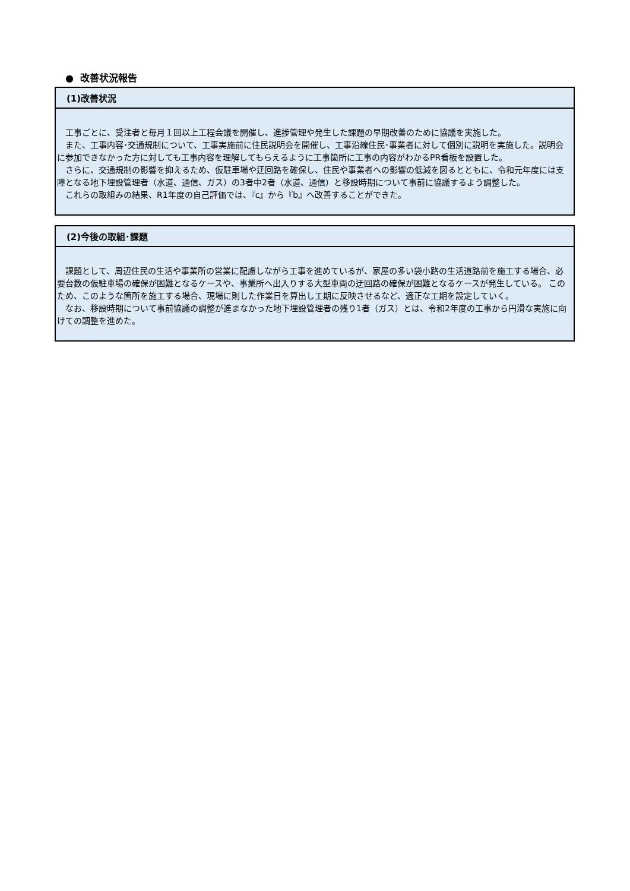● 改善状況報告
(1)改善状況
　工事ごとに、受注者と毎月１回以上工程会議を開催し、進捗管理や発生した課題の早期改善のために協議を実施した。
　また、工事内容･交通規制について、工事実施前に住民説明会を開催し、工事沿線住民･事業者に対して個別に説明を実施した。説明会に参加できなかった方に対しても工事内容を理解してもらえるように工事箇所に工事の内容がわかるPR看板を設置した。
　さらに、交通規制の影響を抑えるため、仮駐車場や迂回路を確保し、住民や事業者への影響の低減を図るとともに、令和元年度には支障となる地下埋設管理者（水道、通信、ガス）の3者中2者（水道、通信）と移設時期について事前に協議するよう調整した。
　これらの取組みの結果、R1年度の自己評価では、『c』から『b』へ改善することができた。
(2)今後の取組･課題
　課題として、周辺住民の生活や事業所の営業に配慮しながら工事を進めているが、家屋の多い袋小路の生活道路前を施工する場合、必要台数の仮駐車場の確保が困難となるケースや、事業所へ出入りする大型車両の迂回路の確保が困難となるケースが発生している。 このため、このような箇所を施工する場合、現場に則した作業日を算出し工期に反映させるなど、適正な工期を設定していく。
　なお、移設時期について事前協議の調整が進まなかった地下埋設管理者の残り1者（ガス）とは、令和2年度の工事から円滑な実施に向けての調整を進めた。